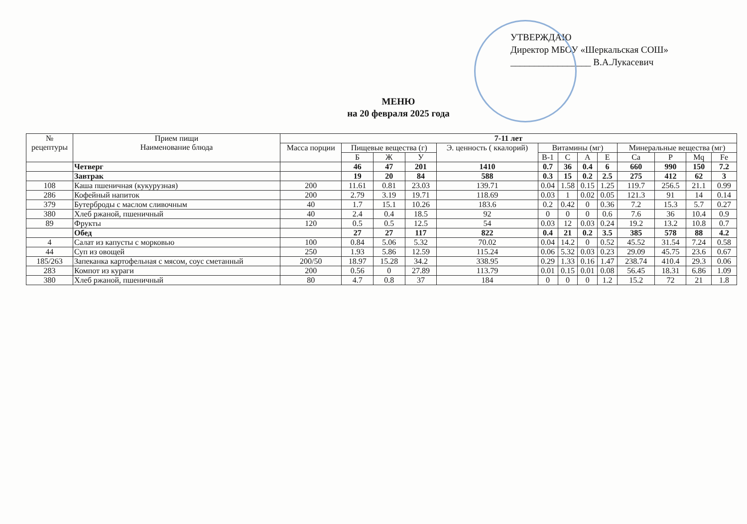УТВЕРЖДАЮ
Директор МБОУ «Шеркальская СОШ»
_________________ В.А.Лукасевич
МЕНЮ
на 20 февраля 2025 года
| № рецептуры | Прием пищи Наименование блюда | 7-11 лет | | | | | | | | | | | | |
| --- | --- | --- | --- | --- | --- | --- | --- | --- | --- | --- | --- | --- | --- | --- |
| | | Масса порции | Пищевые вещества (г) | | | Э. ценность ( ккалорий) | Витамины (мг) | | | | Минеральные вещества (мг) | | | |
| | | | Б | Ж | У | | В-1 | С | А | Е | Са | Р | Mq | Fe |
| | Четверг | | 46 | 47 | 201 | 1410 | 0.7 | 36 | 0.4 | 6 | 660 | 990 | 150 | 7.2 |
| | Завтрак | | 19 | 20 | 84 | 588 | 0.3 | 15 | 0.2 | 2.5 | 275 | 412 | 62 | 3 |
| 108 | Каша пшеничная (кукурузная) | 200 | 11.61 | 0.81 | 23.03 | 139.71 | 0.04 | 1.58 | 0.15 | 1.25 | 119.7 | 256.5 | 21.1 | 0.99 |
| 286 | Кофейный напиток | 200 | 2.79 | 3.19 | 19.71 | 118.69 | 0.03 | 1 | 0.02 | 0.05 | 121.3 | 91 | 14 | 0.14 |
| 379 | Бутерброды с маслом сливочным | 40 | 1.7 | 15.1 | 10.26 | 183.6 | 0.2 | 0.42 | 0 | 0.36 | 7.2 | 15.3 | 5.7 | 0.27 |
| 380 | Хлеб ржаной, пшеничный | 40 | 2.4 | 0.4 | 18.5 | 92 | 0 | 0 | 0 | 0.6 | 7.6 | 36 | 10.4 | 0.9 |
| 89 | Фрукты | 120 | 0.5 | 0.5 | 12.5 | 54 | 0.03 | 12 | 0.03 | 0.24 | 19.2 | 13.2 | 10.8 | 0.7 |
| | Обед | | 27 | 27 | 117 | 822 | 0.4 | 21 | 0.2 | 3.5 | 385 | 578 | 88 | 4.2 |
| 4 | Салат из капусты с морковью | 100 | 0.84 | 5.06 | 5.32 | 70.02 | 0.04 | 14.2 | 0 | 0.52 | 45.52 | 31.54 | 7.24 | 0.58 |
| 44 | Суп из овощей | 250 | 1.93 | 5.86 | 12.59 | 115.24 | 0.06 | 5.32 | 0.03 | 0.23 | 29.09 | 45.75 | 23.6 | 0.67 |
| 185/263 | Запеканка картофельная с мясом, соус сметанный | 200/50 | 18.97 | 15.28 | 34.2 | 338.95 | 0.29 | 1.33 | 0.16 | 1.47 | 238.74 | 410.4 | 29.3 | 0.06 |
| 283 | Компот из кураги | 200 | 0.56 | 0 | 27.89 | 113.79 | 0.01 | 0.15 | 0.01 | 0.08 | 56.45 | 18.31 | 6.86 | 1.09 |
| 380 | Хлеб ржаной, пшеничный | 80 | 4.7 | 0.8 | 37 | 184 | 0 | 0 | 0 | 1.2 | 15.2 | 72 | 21 | 1.8 |